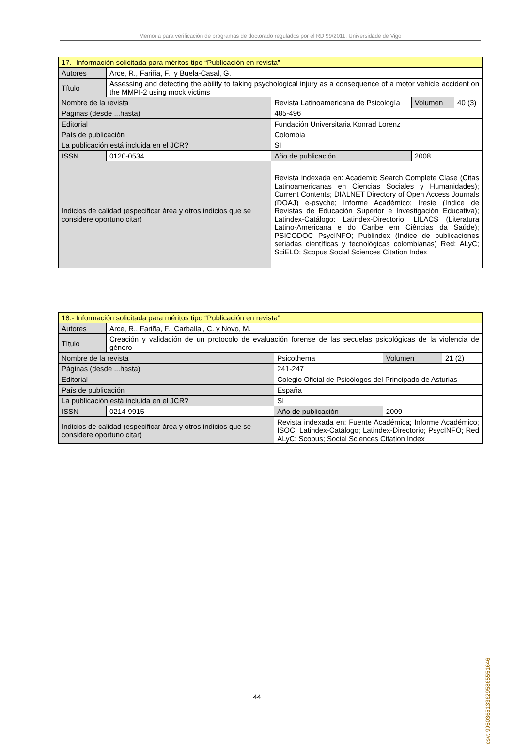Memoria para verificación de programas de doctorado regulados por el RD 99/2011. Universidade de Vigo
| 17.- Información solicitada para méritos tipo “Publicación en revista” | | | | | | |
| Autores | Arce, R., Fariña, F., y Buela-Casal, G. | | | | | |
| Título | Assessing and detecting the ability to faking psychological injury as a consequence of a motor vehicle accident on the MMPI-2 using mock victims | | | | | |
| Nombre de la revista | | Revista Latinoamericana de Psicología | | | Volumen | 40 (3) |
| Páginas (desde ...hasta) | | 485-496 | | | | |
| Editorial | | Fundación Universitaria Konrad Lorenz | | | | |
| País de publicación | | Colombia | | | | |
| La publicación está incluida en el JCR? | | | SI | | | |
| ISSN | 0120-0534 | | | Año de publicación | 2008 | |
| Indicios de calidad (especificar área y otros indicios que se considere oportuno citar) | | | Revista indexada en: Academic Search Complete Clase (Citas Latinoamericanas en Ciencias Sociales y Humanidades); Current Contents; DIALNET Directory of Open Access Journals (DOAJ) e-psyche; Informe Académico; Iresie (Indice de Revistas de Educación Superior e Investigación Educativa); Latindex-Catálogo; Latindex-Directorio; LILACS (Literatura Latino-Americana e do Caribe em Ciências da Saúde); PSICODOC PsycINFO; Publindex (Indice de publicaciones seriadas científicas y tecnológicas colombianas) Red: ALyC; SciELO; Scopus Social Sciences Citation Index | | | |
| 18.- Información solicitada para méritos tipo “Publicación en revista” | | | | | | |
| Autores | Arce, R., Fariña, F., Carballal, C. y Novo, M. | | | | | |
| Título | Creación y validación de un protocolo de evaluación forense de las secuelas psicológicas de la violencia de género | | | | | |
| Nombre de la revista | | Psicothema | | | Volumen | 21 (2) |
| Páginas (desde ...hasta) | | 241-247 | | | | |
| Editorial | | Colegio Oficial de Psicólogos del Principado de Asturias | | | | |
| País de publicación | | España | | | | |
| La publicación está incluida en el JCR? | | | SI | | | |
| ISSN | 0214-9915 | | | Año de publicación | 2009 | |
| Indicios de calidad (especificar área y otros indicios que se considere oportuno citar) | | | Revista indexada en: Fuente Académica; Informe Académico; ISOC; Latindex-Catálogo; Latindex-Directorio; PsycINFO; Red ALyC; Scopus; Social Sciences Citation Index | | | |
44
csv: 99503651336295865551646